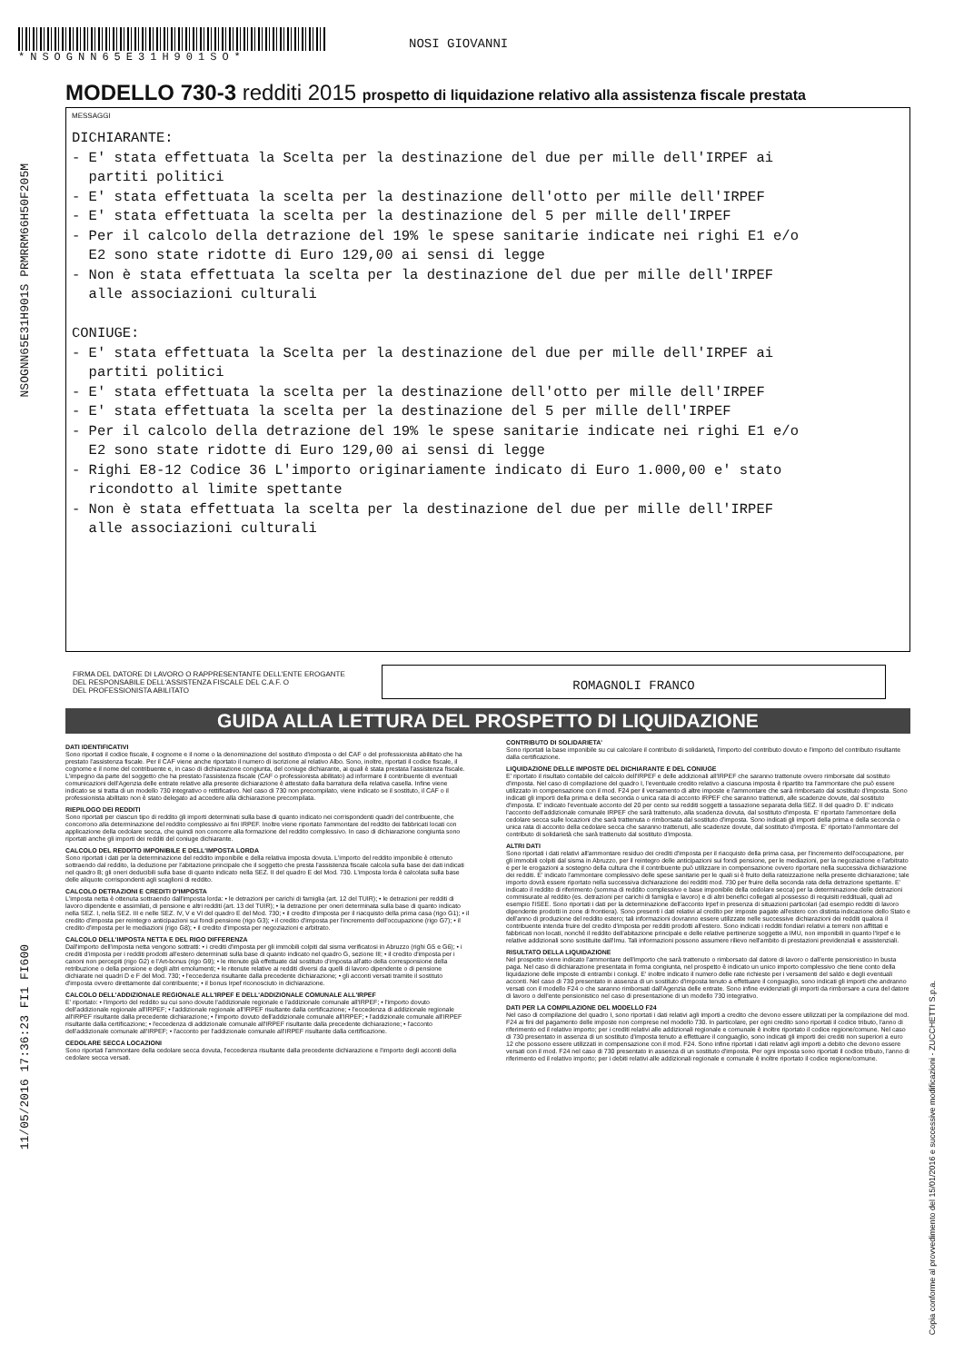*NSOGNN65E31H901SO*
NOSI GIOVANNI
MODELLO 730-3 redditi 2015 prospetto di liquidazione relativo alla assistenza fiscale prestata
NSOGNN65E31H901S PRMRRM66H50F205M
MESSAGGI
DICHIARANTE: - E' stata effettuata la Scelta per la destinazione del due per mille dell'IRPEF ai partiti politici - E' stata effettuata la scelta per la destinazione dell'otto per mille dell'IRPEF - E' stata effettuata la scelta per la destinazione del 5 per mille dell'IRPEF - Per il calcolo della detrazione del 19% le spese sanitarie indicate nei righi E1 e/o E2 sono state ridotte di Euro 129,00 ai sensi di legge - Non è stata effettuata la scelta per la destinazione del due per mille dell'IRPEF alle associazioni culturali CONIUGE: - E' stata effettuata la Scelta per la destinazione del due per mille dell'IRPEF ai partiti politici - E' stata effettuata la scelta per la destinazione dell'otto per mille dell'IRPEF - E' stata effettuata la scelta per la destinazione del 5 per mille dell'IRPEF - Per il calcolo della detrazione del 19% le spese sanitarie indicate nei righi E1 e/o E2 sono state ridotte di Euro 129,00 ai sensi di legge - Righi E8-12 Codice 36 L'importo originariamente indicato di Euro 1.000,00 e' stato ricondotto al limite spettante - Non è stata effettuata la scelta per la destinazione del due per mille dell'IRPEF alle associazioni culturali
FIRMA DEL DATORE DI LAVORO O RAPPRESENTANTE DELL'ENTE EROGANTE
DEL RESPONSABILE DELL'ASSISTENZA FISCALE DEL C.A.F. O
DEL PROFESSIONISTA ABILITATO
ROMAGNOLI FRANCO
GUIDA ALLA LETTURA DEL PROSPETTO DI LIQUIDAZIONE
11/05/2016 17:36:23 FI1 FI600
DATI IDENTIFICATIVI
Sono riportati il codice fiscale, il cognome e il nome o la denominazione del sostituto d'imposta o del CAF o del professionista abilitato che ha prestato l'assistenza fiscale. Per il CAF viene anche riportato il numero di iscrizione al relativo Albo. Sono, inoltre, riportati il codice fiscale, il cognome e il nome del contribuente e, in caso di dichiarazione congiunta, del coniuge dichiarante, ai quali è stata prestata l'assistenza fiscale. L'impegno da parte del soggetto che ha prestato l'assistenza fiscale (CAF o professionista abilitato) ad informare il contribuente di eventuali comunicazioni dell'Agenzia delle entrate relative alla presente dichiarazione è attestato dalla barratura della relativa casella. Infine viene indicato se si tratta di un modello 730 integrativo o rettificativo. Nel caso di 730 non precompilato, viene indicato se il sostituto, il CAF o il professionista abilitato non è stato delegato ad accedere alla dichiarazione precompilata.
RIEPILOGO DEI REDDITI
Sono riportati per ciascun tipo di reddito gli importi determinati sulla base di quanto indicato nei corrispondenti quadri del contribuente, che concorrono alla determinazione del reddito complessivo ai fini IRPEF. Inoltre viene riportato l'ammontare del reddito dei fabbricati locati con applicazione della cedolare secca, che quindi non concorre alla formazione del reddito complessivo. In caso di dichiarazione congiunta sono riportati anche gli importi dei redditi del coniuge dichiarante.
CALCOLO DEL REDDITO IMPONIBILE E DELL'IMPOSTA LORDA
Sono riportati i dati per la determinazione del reddito imponibile e della relativa imposta dovuta. L'importo del reddito imponibile è ottenuto sottraendo dal reddito, la deduzione per l'abitazione principale che il soggetto che presta l'assistenza fiscale calcola sulla base dei dati indicati nel quadro B; gli oneri deducibili sulla base di quanto indicato nella SEZ. II del quadro E del Mod. 730. L'imposta lorda è calcolata sulla base delle aliquote corrispondenti agli scaglioni di reddito.
CALCOLO DETRAZIONI E CREDITI D'IMPOSTA
L'imposta netta è ottenuta sottraendo dall'imposta lorda: • le detrazioni per carichi di famiglia (art. 12 del TUIR); • le detrazioni per redditi di lavoro dipendente e assimilati, di pensione e altri redditi (art. 13 del TUIR); • la detrazione per oneri determinata sulla base di quanto indicato nella SEZ. I, nella SEZ. III e nelle SEZ. IV, V e VI del quadro E del Mod. 730; • il credito d'imposta per il riacquisto della prima casa (rigo G1); • il credito d'imposta per reintegro anticipazioni sui fondi pensione (rigo G3); • il credito d'imposta per l'incremento dell'occupazione (rigo G7); • il credito d'imposta per le mediazioni (rigo G8); • il credito d'imposta per negoziazioni e arbitrato.
CALCOLO DELL'IMPOSTA NETTA E DEL RIGO DIFFERENZA
Dall'importo dell'imposta netta vengono sottratti: • i crediti d'imposta per gli immobili colpiti dal sisma verificatosi in Abruzzo (righi G5 e G6); • i crediti d'imposta per i redditi prodotti all'estero determinati sulla base di quanto indicato nel quadro G, sezione III; • il credito d'imposta per i canoni non percepiti (rigo G2) e l'Art-bonus (rigo G9); • le ritenute già effettuate dal sostituto d'imposta all'atto della corresponsione della retribuzione o della pensione e degli altri emolumenti; • le ritenute relative ai redditi diversi da quelli di lavoro dipendente o di pensione dichiarate nei quadri D e F del Mod. 730; • l'eccedenza risultante dalla precedente dichiarazione; • gli acconti versati tramite il sostituto d'imposta ovvero direttamente dal contribuente; • il bonus Irpef riconosciuto in dichiarazione.
CALCOLO DELL'ADDIZIONALE REGIONALE ALL'IRPEF E DELL'ADDIZIONALE COMUNALE ALL'IRPEF
E' riportato: • l'importo del reddito su cui sono dovute l'addizionale regionale e l'addizionale comunale all'IRPEF; • l'importo dovuto dell'addizionale regionale all'IRPEF; • l'addizionale regionale all'IRPEF risultante dalla certificazione; • l'eccedenza di addizionale regionale all'IRPEF risultante dalla precedente dichiarazione; • l'importo dovuto dell'addizionale comunale all'IRPEF; • l'addizionale comunale all'IRPEF risultante dalla certificazione; • l'eccedenza di addizionale comunale all'IRPEF risultante dalla precedente dichiarazione; • l'acconto dell'addizionale comunale all'IRPEF; • l'acconto per l'addizionale comunale all'IRPEF risultante dalla certificazione.
CEDOLARE SECCA LOCAZIONI
Sono riportati l'ammontare della cedolare secca dovuta, l'eccedenza risultante dalla precedente dichiarazione e l'importo degli acconti della cedolare secca versati.
CONTRIBUTO DI SOLIDARIETA'
Sono riportati la base imponibile su cui calcolare il contributo di solidarietà, l'importo del contributo dovuto e l'importo del contributo risultante dalla certificazione.
LIQUIDAZIONE DELLE IMPOSTE DEL DICHIARANTE E DEL CONIUGE
E' riportato il risultato contabile del calcolo dell'IRPEF e delle addizionali all'IRPEF che saranno trattenute ovvero rimborsate dal sostituto d'imposta. Nel caso di compilazione del quadro I, l'eventuale credito relativo a ciascuna imposta è ripartito tra l'ammontare che può essere utilizzato in compensazione con il mod. F24 per il versamento di altre imposte e l'ammontare che sarà rimborsato dal sostituto d'imposta. Sono indicati gli importi della prima e della seconda o unica rata di acconto IRPEF che saranno trattenuti, alle scadenze dovute, dal sostituto d'imposta. E' indicato l'eventuale acconto del 20 per cento sui redditi soggetti a tassazione separata della SEZ. II del quadro D. E' indicato l'acconto dell'addizionale comunale IRPEF che sarà trattenuto, alla scadenza dovuta, dal sostituto d'imposta. E' riportato l'ammontare della cedolare secca sulle locazioni che sarà trattenuta o rimborsata dal sostituto d'imposta. Sono indicati gli importi della prima e della seconda o unica rata di acconto della cedolare secca che saranno trattenuti, alle scadenze dovute, dal sostituto d'imposta. E' riportato l'ammontare del contributo di solidarietà che sarà trattenuto dal sostituto d'imposta.
ALTRI DATI
Sono riportati i dati relativi all'ammontare residuo dei crediti d'imposta per il riacquisto della prima casa, per l'incremento dell'occupazione, per gli immobili colpiti dal sisma in Abruzzo, per il reintegro delle anticipazioni sui fondi pensione, per le mediazioni, per la negoziazione e l'arbitrato e per le erogazioni a sostegno della cultura che il contribuente può utilizzare in compensazione ovvero riportare nella successiva dichiarazione dei redditi. E' indicato l'ammontare complessivo delle spese sanitarie per le quali si è fruito della rateizzazione nella presente dichiarazione; tale importo dovrà essere riportato nella successiva dichiarazione dei redditi mod. 730 per fruire della seconda rata della detrazione spettante. E' indicato il reddito di riferimento (somma di reddito complessivo e base imponibile della cedolare secca) per la determinazione delle detrazioni commisurate al reddito (es. detrazioni per carichi di famiglia e lavoro) e di altri benefici collegati al possesso di requisiti reddituali, quali ad esempio l'ISEE. Sono riportati i dati per la determinazione dell'acconto Irpef in presenza di situazioni particolari (ad esempio redditi di lavoro dipendente prodotti in zone di frontiera). Sono presenti i dati relativi al credito per imposte pagate all'estero con distinta indicazione dello Stato e dell'anno di produzione del reddito estero; tali informazioni dovranno essere utilizzate nelle successive dichiarazioni dei redditi qualora il contribuente intenda fruire del credito d'imposta per redditi prodotti all'estero. Sono indicati i redditi fondiari relativi a terreni non affittati e fabbricati non locati, nonché il reddito dell'abitazione principale e delle relative pertinenze soggette a IMU, non imponibili in quanto l'Irpef e le relative addizionali sono sostituite dall'Imu. Tali informazioni possono assumere rilievo nell'ambito di prestazioni previdenziali e assistenziali.
RISULTATO DELLA LIQUIDAZIONE
Nel prospetto viene indicato l'ammontare dell'importo che sarà trattenuto o rimborsato dal datore di lavoro o dall'ente pensionistico in busta paga. Nel caso di dichiarazione presentata in forma congiunta, nel prospetto è indicato un unico importo complessivo che tiene conto della liquidazione delle imposte di entrambi i coniugi. E' inoltre indicato il numero delle rate richieste per i versamenti del saldo e degli eventuali acconti. Nel caso di 730 presentato in assenza di un sostituto d'imposta tenuto a effettuare il conguaglio, sono indicati gli importi che andranno versati con il modello F24 o che saranno rimborsati dall'Agenzia delle entrate. Sono infine evidenziati gli importi da rimborsare a cura del datore di lavoro o dell'ente pensionistico nel caso di presentazione di un modello 730 integrativo.
DATI PER LA COMPILAZIONE DEL MODELLO F24
Nel caso di compilazione del quadro I, sono riportati i dati relativi agli importi a credito che devono essere utilizzati per la compilazione del mod. F24 ai fini del pagamento delle imposte non comprese nel modello 730. In particolare, per ogni credito sono riportati il codice tributo, l'anno di riferimento ed il relativo importo; per i crediti relativi alle addizionali regionale e comunale è inoltre riportato il codice regione/comune. Nel caso di 730 presentato in assenza di un sostituto d'imposta tenuto a effettuare il conguaglio, sono indicati gli importi dei crediti non superiori a euro 12 che possono essere utilizzati in compensazione con il mod. F24. Sono infine riportati i dati relativi agli importi a debito che devono essere versati con il mod. F24 nel caso di 730 presentato in assenza di un sostituto d'imposta. Per ogni imposta sono riportati il codice tributo, l'anno di riferimento ed il relativo importo; per i debiti relativi alle addizionali regionale e comunale è inoltre riportato il codice regione/comune.
Copia conforme al provvedimento del 15/01/2016 e successive modificazioni - ZUCCHETTI S.p.a.